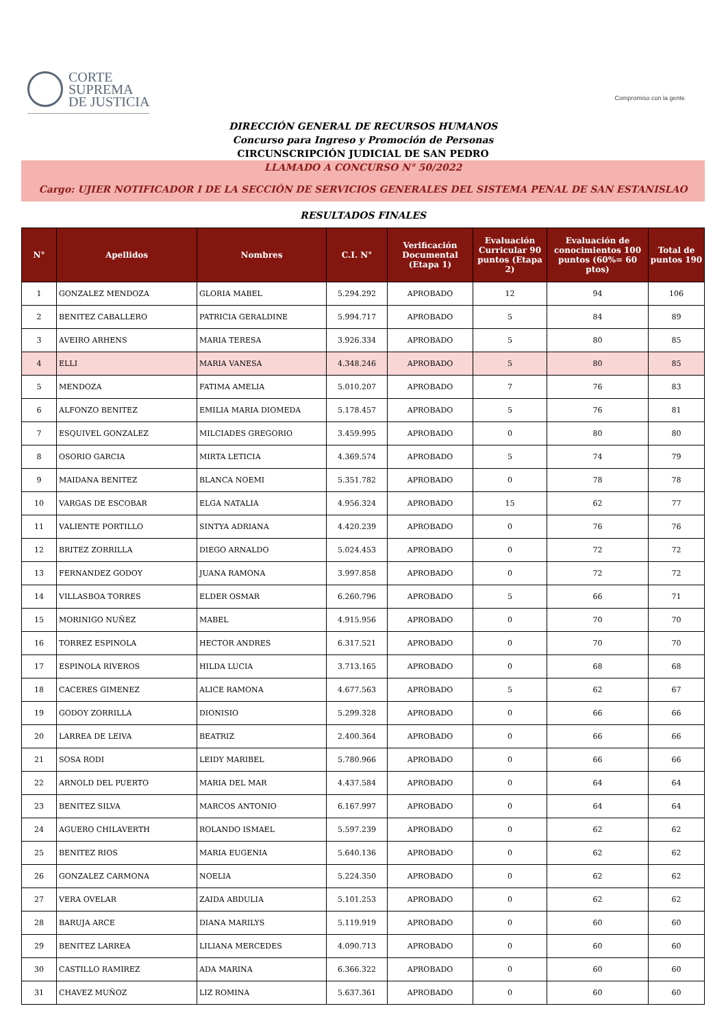CORTE
SUPREMA
DE JUSTICIA
Compromiso con la gente
DIRECCIÓN GENERAL DE RECURSOS HUMANOS
Concurso para Ingreso y Promoción de Personas
CIRCUNSCRIPCIÓN JUDICIAL DE SAN PEDRO
LLAMADO A CONCURSO N° 50/2022
Cargo: UJIER NOTIFICADOR I DE LA SECCIÓN DE SERVICIOS GENERALES DEL SISTEMA PENAL DE SAN ESTANISLAO
RESULTADOS FINALES
| N° | Apellidos | Nombres | C.I. N° | Verificación Documental (Etapa 1) | Evaluación Curricular 90 puntos (Etapa 2) | Evaluación de conocimientos 100 puntos (60%= 60 ptos) | Total de puntos 190 |
| --- | --- | --- | --- | --- | --- | --- | --- |
| 1 | GONZALEZ MENDOZA | GLORIA MABEL | 5.294.292 | APROBADO | 12 | 94 | 106 |
| 2 | BENITEZ CABALLERO | PATRICIA GERALDINE | 5.994.717 | APROBADO | 5 | 84 | 89 |
| 3 | AVEIRO ARHENS | MARIA TERESA | 3.926.334 | APROBADO | 5 | 80 | 85 |
| 4 | ELLI | MARIA VANESA | 4.348.246 | APROBADO | 5 | 80 | 85 |
| 5 | MENDOZA | FATIMA AMELIA | 5.010.207 | APROBADO | 7 | 76 | 83 |
| 6 | ALFONZO BENITEZ | EMILIA MARIA DIOMEDA | 5.178.457 | APROBADO | 5 | 76 | 81 |
| 7 | ESQUIVEL GONZALEZ | MILCIADES GREGORIO | 3.459.995 | APROBADO | 0 | 80 | 80 |
| 8 | OSORIO GARCIA | MIRTA LETICIA | 4.369.574 | APROBADO | 5 | 74 | 79 |
| 9 | MAIDANA BENITEZ | BLANCA NOEMI | 5.351.782 | APROBADO | 0 | 78 | 78 |
| 10 | VARGAS DE ESCOBAR | ELGA NATALIA | 4.956.324 | APROBADO | 15 | 62 | 77 |
| 11 | VALIENTE PORTILLO | SINTYA ADRIANA | 4.420.239 | APROBADO | 0 | 76 | 76 |
| 12 | BRITEZ ZORRILLA | DIEGO ARNALDO | 5.024.453 | APROBADO | 0 | 72 | 72 |
| 13 | FERNANDEZ GODOY | JUANA RAMONA | 3.997.858 | APROBADO | 0 | 72 | 72 |
| 14 | VILLASBOA TORRES | ELDER OSMAR | 6.260.796 | APROBADO | 5 | 66 | 71 |
| 15 | MORINIGO NUÑEZ | MABEL | 4.915.956 | APROBADO | 0 | 70 | 70 |
| 16 | TORREZ ESPINOLA | HECTOR ANDRES | 6.317.521 | APROBADO | 0 | 70 | 70 |
| 17 | ESPINOLA RIVEROS | HILDA LUCIA | 3.713.165 | APROBADO | 0 | 68 | 68 |
| 18 | CACERES GIMENEZ | ALICE RAMONA | 4.677.563 | APROBADO | 5 | 62 | 67 |
| 19 | GODOY ZORRILLA | DIONISIO | 5.299.328 | APROBADO | 0 | 66 | 66 |
| 20 | LARREA DE LEIVA | BEATRIZ | 2.400.364 | APROBADO | 0 | 66 | 66 |
| 21 | SOSA RODI | LEIDY MARIBEL | 5.780.966 | APROBADO | 0 | 66 | 66 |
| 22 | ARNOLD DEL PUERTO | MARIA DEL MAR | 4.437.584 | APROBADO | 0 | 64 | 64 |
| 23 | BENITEZ SILVA | MARCOS ANTONIO | 6.167.997 | APROBADO | 0 | 64 | 64 |
| 24 | AGUERO CHILAVERTH | ROLANDO ISMAEL | 5.597.239 | APROBADO | 0 | 62 | 62 |
| 25 | BENITEZ RIOS | MARIA EUGENIA | 5.640.136 | APROBADO | 0 | 62 | 62 |
| 26 | GONZALEZ CARMONA | NOELIA | 5.224.350 | APROBADO | 0 | 62 | 62 |
| 27 | VERA OVELAR | ZAIDA ABDULIA | 5.101.253 | APROBADO | 0 | 62 | 62 |
| 28 | BARUJA ARCE | DIANA MARILYS | 5.119.919 | APROBADO | 0 | 60 | 60 |
| 29 | BENITEZ LARREA | LILIANA MERCEDES | 4.090.713 | APROBADO | 0 | 60 | 60 |
| 30 | CASTILLO RAMIREZ | ADA MARINA | 6.366.322 | APROBADO | 0 | 60 | 60 |
| 31 | CHAVEZ MUÑOZ | LIZ ROMINA | 5.637.361 | APROBADO | 0 | 60 | 60 |